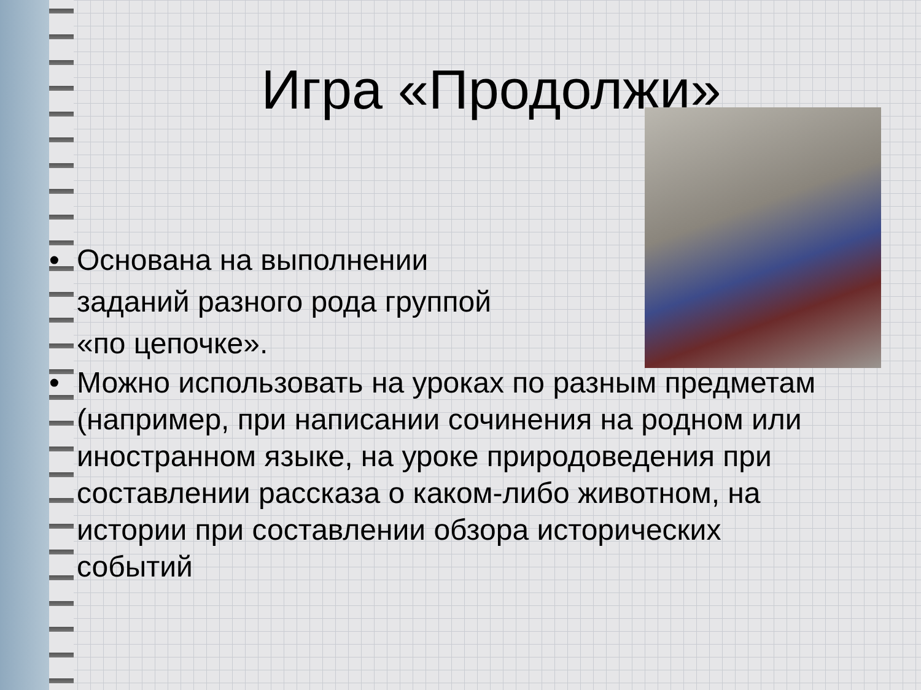Игра «Продолжи»
• Основана на выполнении заданий разного рода группой «по цепочке».
• Можно использовать на уроках по разным предметам (например, при написании сочинения на родном или иностранном языке, на уроке природоведения при составлении рассказа о каком-либо животном, на истории при составлении обзора исторических событий